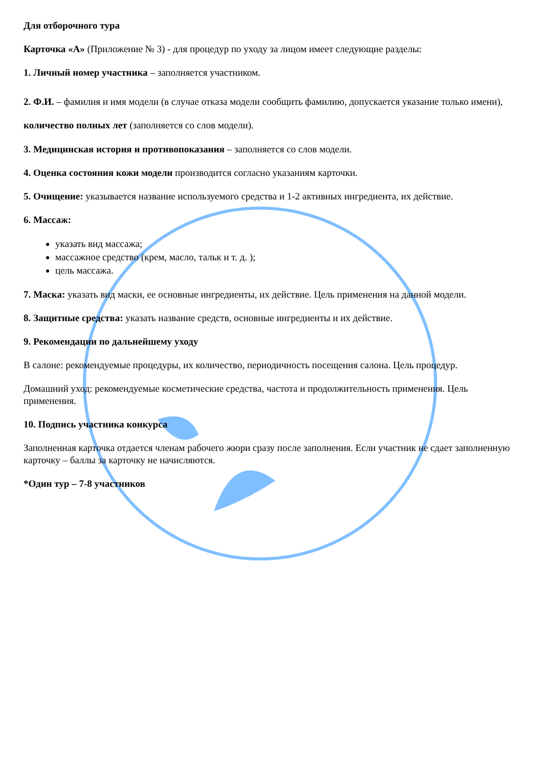Для отборочного тура
Карточка «А» (Приложение № 3) - для процедур по уходу за лицом имеет следующие разделы:
1. Личный номер участника – заполняется участником.
2. Ф.И. – фамилия и имя модели (в случае отказа модели сообщить фамилию, допускается указание только имени), количество полных лет (заполняется со слов модели).
3. Медицинская история и противопоказания – заполняется со слов модели.
4. Оценка состояния кожи модели производится согласно указаниям карточки.
5. Очищение: указывается название используемого средства и 1-2 активных ингредиента, их действие.
6. Массаж:
указать вид массажа;
массажное средство (крем, масло, тальк и т. д. );
цель массажа.
7. Маска: указать вид маски, ее основные ингредиенты, их действие. Цель применения на данной модели.
8. Защитные средства: указать название средств, основные ингредиенты и их действие.
9. Рекомендации по дальнейшему уходу
В салоне: рекомендуемые процедуры, их количество, периодичность посещения салона. Цель процедур.
Домашний уход: рекомендуемые косметические средства, частота и продолжительность применения. Цель применения.
10. Подпись участника конкурса
Заполненная карточка отдается членам рабочего жюри сразу после заполнения. Если участник не сдает заполненную карточку – баллы за карточку не начисляются.
*Один тур – 7-8 участников